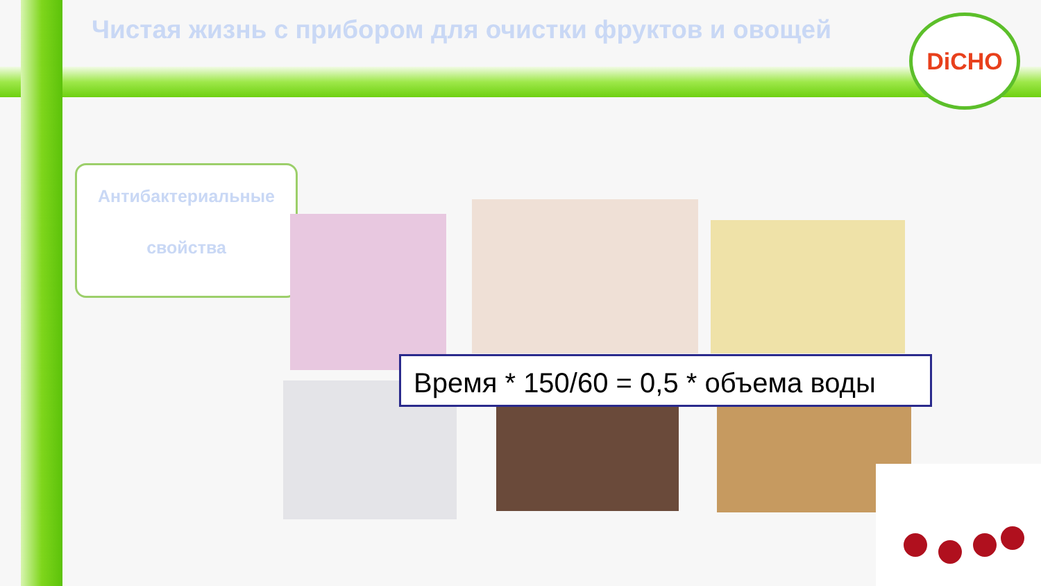Чистая жизнь с прибором для очистки фруктов и овощей
DiCHO
Антибактериальные
свойства
Время * 150/60 = 0,5 * объема воды